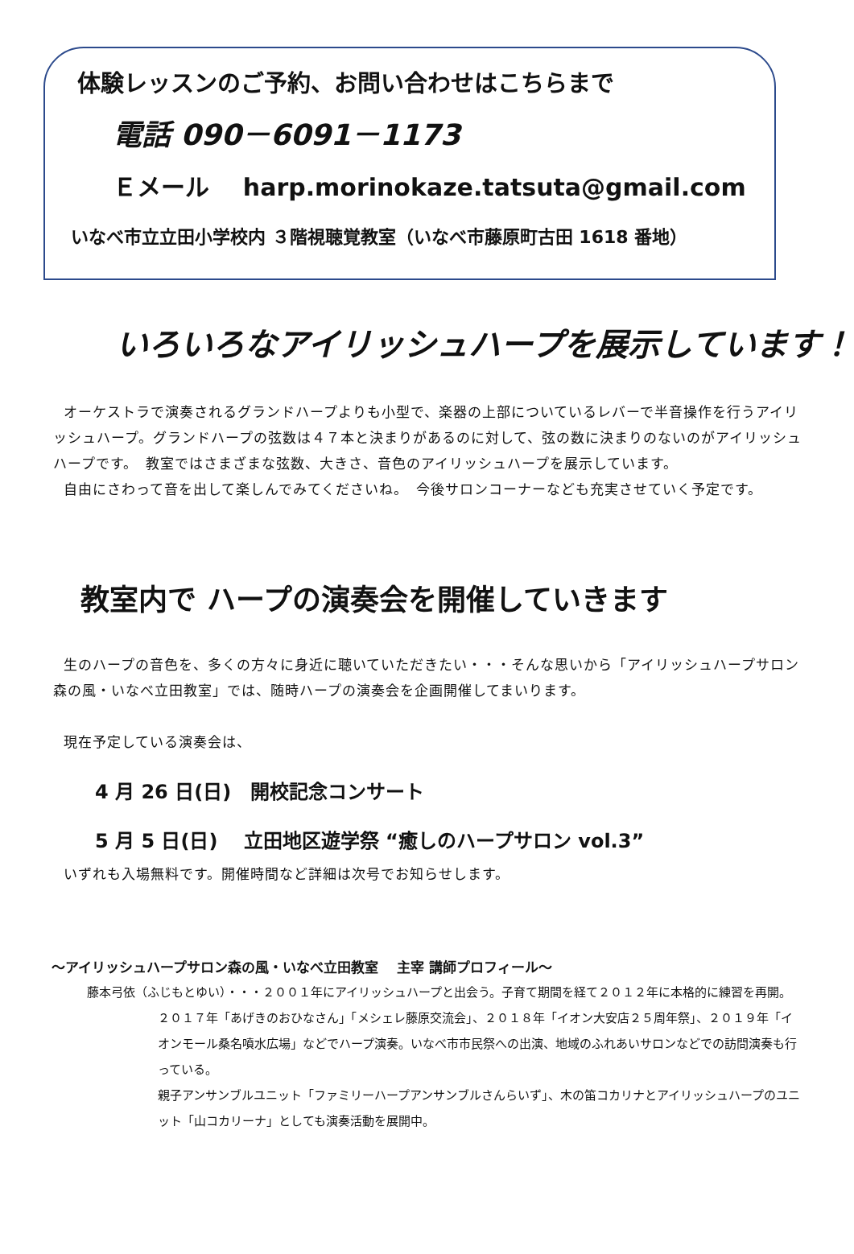体験レッスンのご予約、お問い合わせはこちらまで
電話 090－6091－1173
Ｅメール harp.morinokaze.tatsuta@gmail.com
いなべ市立立田小学校内 ３階視聴覚教室（いなべ市藤原町古田 1618 番地）
いろいろなアイリッシュハープを展示しています！
オーケストラで演奏されるグランドハープよりも小型で、楽器の上部についているレバーで半音操作を行うアイリッシュハープ。グランドハープの弦数は４７本と決まりがあるのに対して、弦の数に決まりのないのがアイリッシュハープです。　教室ではさまざまな弦数、大きさ、音色のアイリッシュハープを展示しています。
自由にさわって音を出して楽しんでみてくださいね。　今後サロンコーナーなども充実させていく予定です。
教室内で ハープの演奏会を開催していきます
生のハープの音色を、多くの方々に身近に聴いていただきたい・・・そんな思いから「アイリッシュハープサロン森の風・いなべ立田教室」では、随時ハープの演奏会を企画開催してまいります。
現在予定している演奏会は、
4 月 26 日(日)　開校記念コンサート
5 月 5 日(日)　 立田地区遊学祭 “癒しのハープサロン vol.3”
いずれも入場無料です。開催時間など詳細は次号でお知らせします。
～アイリッシュハープサロン森の風・いなべ立田教室　 主宰 講師プロフィール～
藤本弓依（ふじもとゆい）・・・２００１年にアイリッシュハープと出会う。子育て期間を経て２０１２年に本格的に練習を再開。２０１７年「あげきのおひなさん」「メシェレ藤原交流会」、２０１８年「イオン大安店２５周年祭」、２０１９年「イオンモール桑名噴水広場」などでハープ演奏。いなべ市市民祭への出演、地域のふれあいサロンなどでの訪問演奏も行っている。
親子アンサンブルユニット「ファミリーハープアンサンブルさんらいず」、木の笛コカリナとアイリッシュハープのユニット「山コカリーナ」としても演奏活動を展開中。